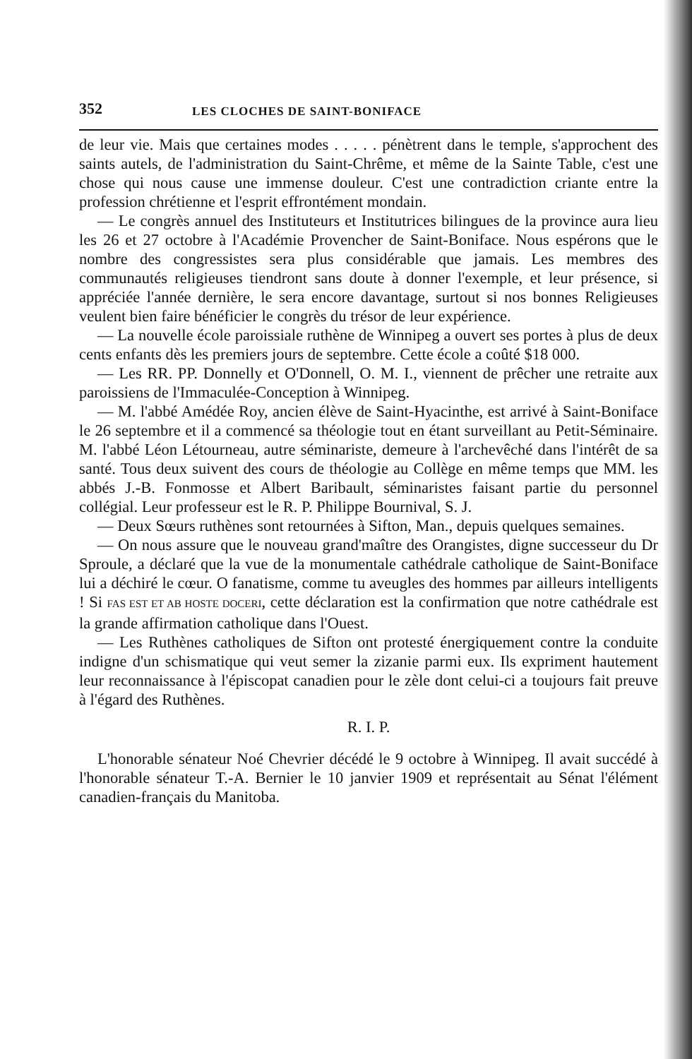352 LES CLOCHES DE SAINT-BONIFACE
de leur vie. Mais que certaines modes . . . . . pénètrent dans le temple, s'approchent des saints autels, de l'administration du Saint-Chrême, et même de la Sainte Table, c'est une chose qui nous cause une immense douleur. C'est une contradiction criante entre la profession chrétienne et l'esprit effrontément mondain.
— Le congrès annuel des Instituteurs et Institutrices bilingues de la province aura lieu les 26 et 27 octobre à l'Académie Provencher de Saint-Boniface. Nous espérons que le nombre des congressistes sera plus considérable que jamais. Les membres des communautés religieuses tiendront sans doute à donner l'exemple, et leur présence, si appréciée l'année dernière, le sera encore davantage, surtout si nos bonnes Religieuses veulent bien faire bénéficier le congrès du trésor de leur expérience.
— La nouvelle école paroissiale ruthène de Winnipeg a ouvert ses portes à plus de deux cents enfants dès les premiers jours de septembre. Cette école a coûté $18 000.
— Les RR. PP. Donnelly et O'Donnell, O. M. I., viennent de prêcher une retraite aux paroissiens de l'Immaculée-Conception à Winnipeg.
— M. l'abbé Amédée Roy, ancien élève de Saint-Hyacinthe, est arrivé à Saint-Boniface le 26 septembre et il a commencé sa théologie tout en étant surveillant au Petit-Séminaire. M. l'abbé Léon Létourneau, autre séminariste, demeure à l'archevêché dans l'intérêt de sa santé. Tous deux suivent des cours de théologie au Collège en même temps que MM. les abbés J.-B. Fonmosse et Albert Baribault, séminaristes faisant partie du personnel collégial. Leur professeur est le R. P. Philippe Bournival, S. J.
— Deux Sœurs ruthènes sont retournées à Sifton, Man., depuis quelques semaines.
— On nous assure que le nouveau grand'maître des Orangistes, digne successeur du Dr Sproule, a déclaré que la vue de la monumentale cathédrale catholique de Saint-Boniface lui a déchiré le cœur. O fanatisme, comme tu aveugles des hommes par ailleurs intelligents ! Si FAS EST ET AB HOSTE DOCERI, cette déclaration est la confirmation que notre cathédrale est la grande affirmation catholique dans l'Ouest.
— Les Ruthènes catholiques de Sifton ont protesté énergiquement contre la conduite indigne d'un schismatique qui veut semer la zizanie parmi eux. Ils expriment hautement leur reconnaissance à l'épiscopat canadien pour le zèle dont celui-ci a toujours fait preuve à l'égard des Ruthènes.
R. I. P.
L'honorable sénateur Noé Chevrier décédé le 9 octobre à Winnipeg. Il avait succédé à l'honorable sénateur T.-A. Bernier le 10 janvier 1909 et représentait au Sénat l'élément canadien-français du Manitoba.